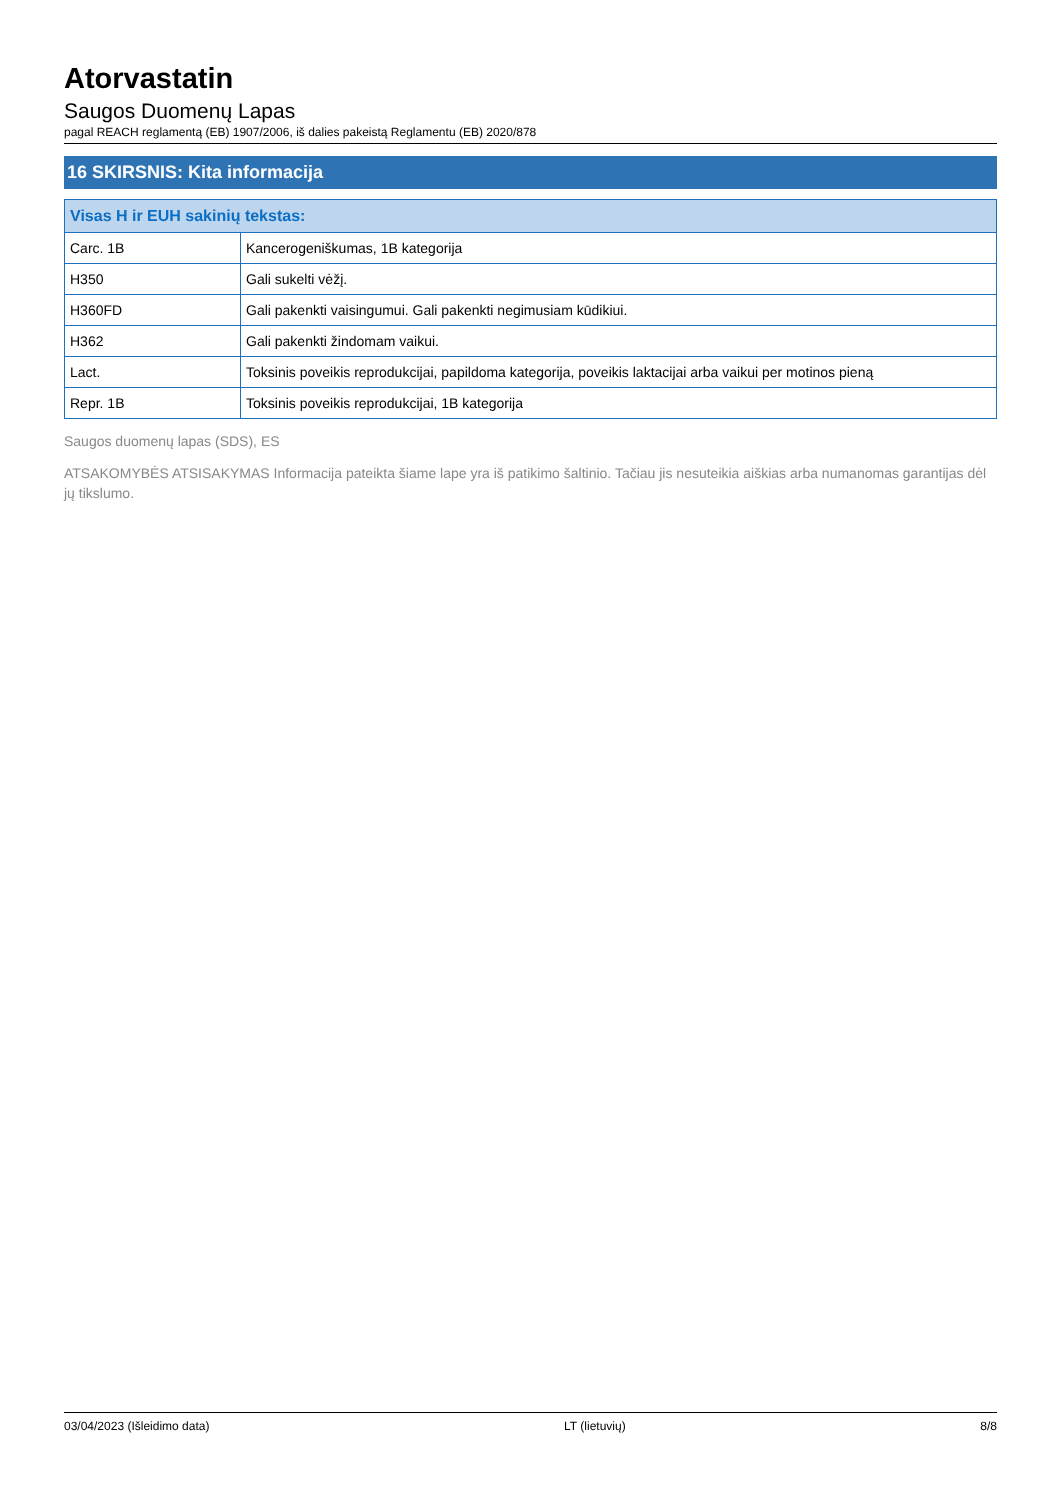Atorvastatin
Saugos Duomenų Lapas
pagal REACH reglamentą (EB) 1907/2006, iš dalies pakeistą Reglamentu (EB) 2020/878
16 SKIRSNIS: Kita informacija
| Visas H ir EUH sakinių tekstas: | |
| --- | --- |
| Carc. 1B | Kancerogeniškumas, 1B kategorija |
| H350 | Gali sukelti vėžį. |
| H360FD | Gali pakenkti vaisingumui. Gali pakenkti negimusiam kūdikiui. |
| H362 | Gali pakenkti žindomam vaikui. |
| Lact. | Toksinis poveikis reprodukcijai, papildoma kategorija, poveikis laktacijai arba vaikui per motinos pieną |
| Repr. 1B | Toksinis poveikis reprodukcijai, 1B kategorija |
Saugos duomenų lapas (SDS), ES
ATSAKOMYBĖS ATSISAKYMAS Informacija pateikta šiame lape yra iš patikimo šaltinio. Tačiau jis nesuteikia aiškias arba numanomas garantijas dėl jų tikslumo.
03/04/2023 (Išleidimo data) LT (lietuvių) 8/8